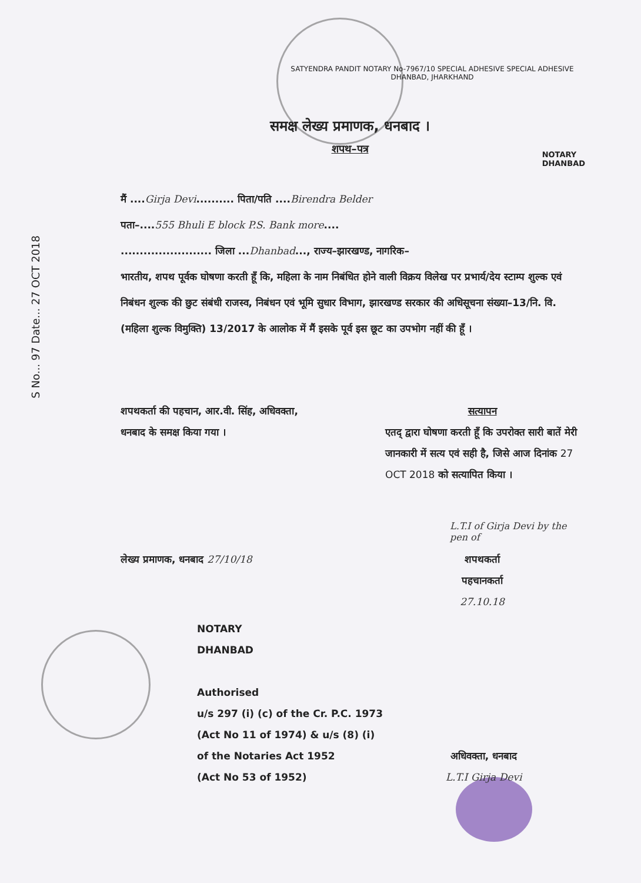S No... 97 Date... 27 OCT 2018
SATYENDRA PANDIT NOTARY No-7967/10 SPECIAL ADHESIVE SPECIAL ADHESIVE DHANBAD, JHARKHAND
समक्ष लेख्य प्रमाणक, धनबाद ।
शपथ–पत्र
NOTARY
DHANBAD
मैं ....Girja Devi.......... पिता/पति ....Birendra Belder
पता–....555 Bhuli E block P.S. Bank more....
........................ जिला ...Dhanbad..., राज्य–झारखण्ड, नागरिक–
भारतीय, शपथ पूर्वक घोषणा करती हूँ कि, महिला के नाम निबंधित होने वाली विक्रय विलेख पर प्रभार्य/देय स्टाम्प शुल्क एवं निबंधन शुल्क की छुट संबंधी राजस्व, निबंधन एवं भूमि सुधार विभाग, झारखण्ड सरकार की अधिसूचना संख्या–13/नि. वि. (महिला शुल्क विमुक्ति) 13/2017 के आलोक में मैं इसके पूर्व इस छूट का उपभोग नहीं की हूँ ।
शपथकर्ता की पहचान, आर.वी. सिंह, अधिवक्ता, धनबाद के समक्ष किया गया ।
सत्यापन
एतद् द्वारा घोषणा करती हूँ कि उपरोक्त सारी बातें मेरी जानकारी में सत्य एवं सही है, जिसे आज दिनांक 27 OCT 2018 को सत्यापित किया ।
L.T.I of Girja Devi by the pen of
लेख्य प्रमाणक, धनबाद 27/10/18 शपथकर्ता
पहचानकर्ता
27.10.18
NOTARY
DHANBAD
Authorised
u/s 297 (i) (c) of the Cr. P.C. 1973
(Act No 11 of 1974) & u/s (8) (i)
of the Notaries Act 1952
(Act No 53 of 1952)
अधिवक्ता, धनबाद
L.T.I Girja Devi